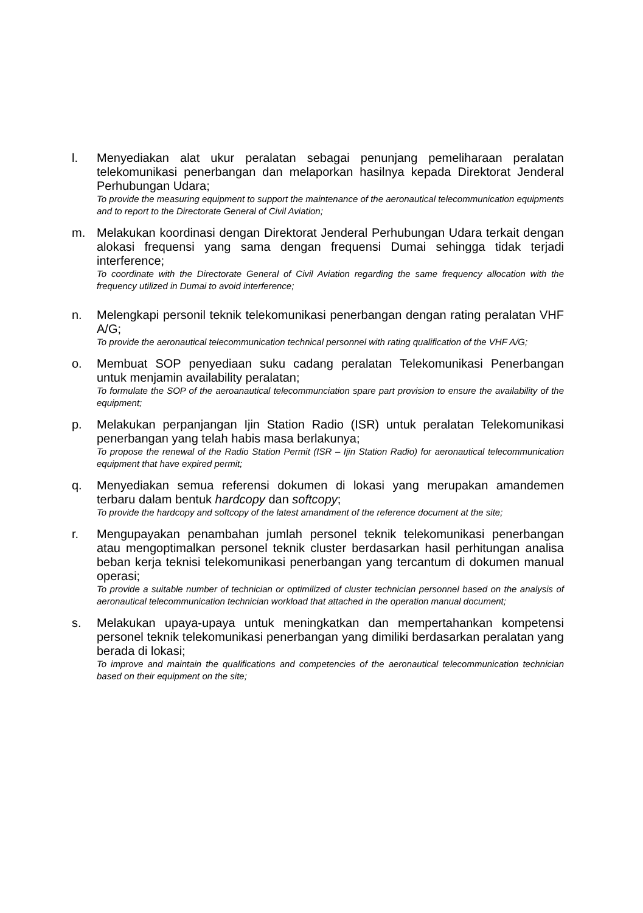l. Menyediakan alat ukur peralatan sebagai penunjang pemeliharaan peralatan telekomunikasi penerbangan dan melaporkan hasilnya kepada Direktorat Jenderal Perhubungan Udara;
To provide the measuring equipment to support the maintenance of the aeronautical telecommunication equipments and to report to the Directorate General of Civil Aviation;
m. Melakukan koordinasi dengan Direktorat Jenderal Perhubungan Udara terkait dengan alokasi frequensi yang sama dengan frequensi Dumai sehingga tidak terjadi interference;
To coordinate with the Directorate General of Civil Aviation regarding the same frequency allocation with the frequency utilized in Dumai to avoid interference;
n. Melengkapi personil teknik telekomunikasi penerbangan dengan rating peralatan VHF A/G;
To provide the aeronautical telecommunication technical personnel with rating qualification of the VHF A/G;
o. Membuat SOP penyediaan suku cadang peralatan Telekomunikasi Penerbangan untuk menjamin availability peralatan;
To formulate the SOP of the aeroanautical telecommunciation spare part provision to ensure the availability of the equipment;
p. Melakukan perpanjangan Ijin Station Radio (ISR) untuk peralatan Telekomunikasi penerbangan yang telah habis masa berlakunya;
To propose the renewal of the Radio Station Permit (ISR – Ijin Station Radio) for aeronautical telecommunication equipment that have expired permit;
q. Menyediakan semua referensi dokumen di lokasi yang merupakan amandemen terbaru dalam bentuk hardcopy dan softcopy;
To provide the hardcopy and softcopy of the latest amandment of the reference document at the site;
r. Mengupayakan penambahan jumlah personel teknik telekomunikasi penerbangan atau mengoptimalkan personel teknik cluster berdasarkan hasil perhitungan analisa beban kerja teknisi telekomunikasi penerbangan yang tercantum di dokumen manual operasi;
To provide a suitable number of technician or optimilized of cluster technician personnel based on the analysis of aeronautical telecommunication technician workload that attached in the operation manual document;
s. Melakukan upaya-upaya untuk meningkatkan dan mempertahankan kompetensi personel teknik telekomunikasi penerbangan yang dimiliki berdasarkan peralatan yang berada di lokasi;
To improve and maintain the qualifications and competencies of the aeronautical telecommunication technician based on their equipment on the site;